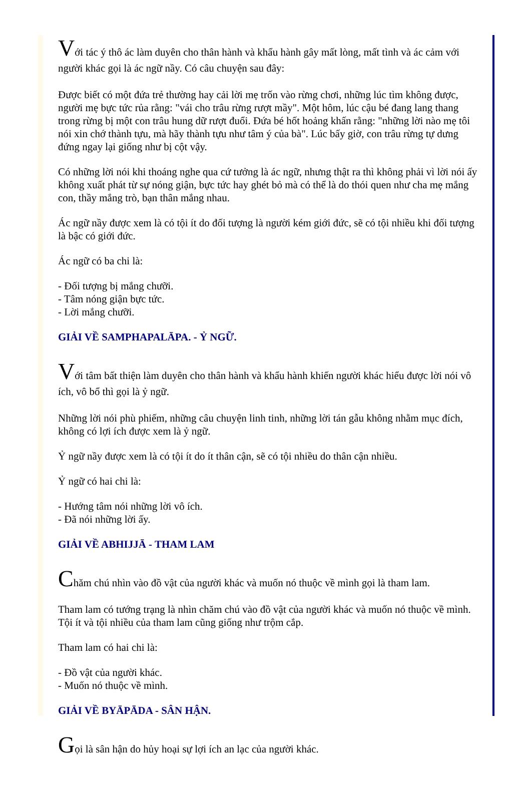Với tác ý thô ác làm duyên cho thân hành và khẩu hành gây mất lòng, mất tình và ác cảm với người khác gọi là ác ngữ nầy. Có câu chuyện sau đây:
Được biết có một đứa trẻ thường hay cải lời mẹ trốn vào rừng chơi, những lúc tìm không được, người mẹ bực tức rủa rằng: "vái cho trâu rừng rượt mầy". Một hôm, lúc cậu bé đang lang thang trong rừng bị một con trâu hung dữ rượt đuổi. Đứa bé hốt hoảng khấn rằng: "những lời nào mẹ tôi nói xin chớ thành tựu, mà hãy thành tựu như tâm ý của bà". Lúc bấy giờ, con trâu rừng tự dưng đứng ngay lại giống như bị cột vậy.
Có những lời nói khi thoáng nghe qua cứ tưởng là ác ngữ, nhưng thật ra thì không phải vì lời nói ấy không xuất phát từ sự nóng giận, bực tức hay ghét bỏ mà có thể là do thói quen như cha mẹ mắng con, thầy mắng trò, bạn thân mắng nhau.
Ác ngữ nầy được xem là có tội ít do đối tượng là người kém giới đức, sẽ có tội nhiều khi đối tượng là bậc có giới đức.
Ác ngữ có ba chi là:
- Đối tượng bị mắng chưỡi.
- Tâm nóng giận bực tức.
- Lời mắng chưỡi.
GIẢI VỀ SAMPHAPALĀPA. - Ỷ NGỮ.
Với tâm bất thiện làm duyên cho thân hành và khẩu hành khiến người khác hiểu được lời nói vô ích, vô bổ thì gọi là ỷ ngữ.
Những lời nói phù phiếm, những câu chuyện linh tinh, những lời tán gẫu không nhằm mục đích, không có lợi ích được xem là ỷ ngữ.
Ỷ ngữ nầy được xem là có tội ít do ít thân cận, sẽ có tội nhiều do thân cận nhiều.
Ỷ ngữ có hai chi là:
- Hướng tâm nói những lời vô ích.
- Đã nói những lời ấy.
GIẢI VỀ ABHIJJĀ - THAM LAM
Chăm chú nhìn vào đồ vật của người khác và muốn nó thuộc về mình gọi là tham lam.
Tham lam có tướng trạng là nhìn chăm chú vào đồ vật của người khác và muốn nó thuộc về mình. Tội ít và tội nhiều của tham lam cũng giống như trộm cắp.
Tham lam có hai chi là:
- Đồ vật của người khác.
- Muốn nó thuộc về mình.
GIẢI VỀ BYĀPĀDA - SÂN HẬN.
Gọi là sân hận do hủy hoại sự lợi ích an lạc của người khác.